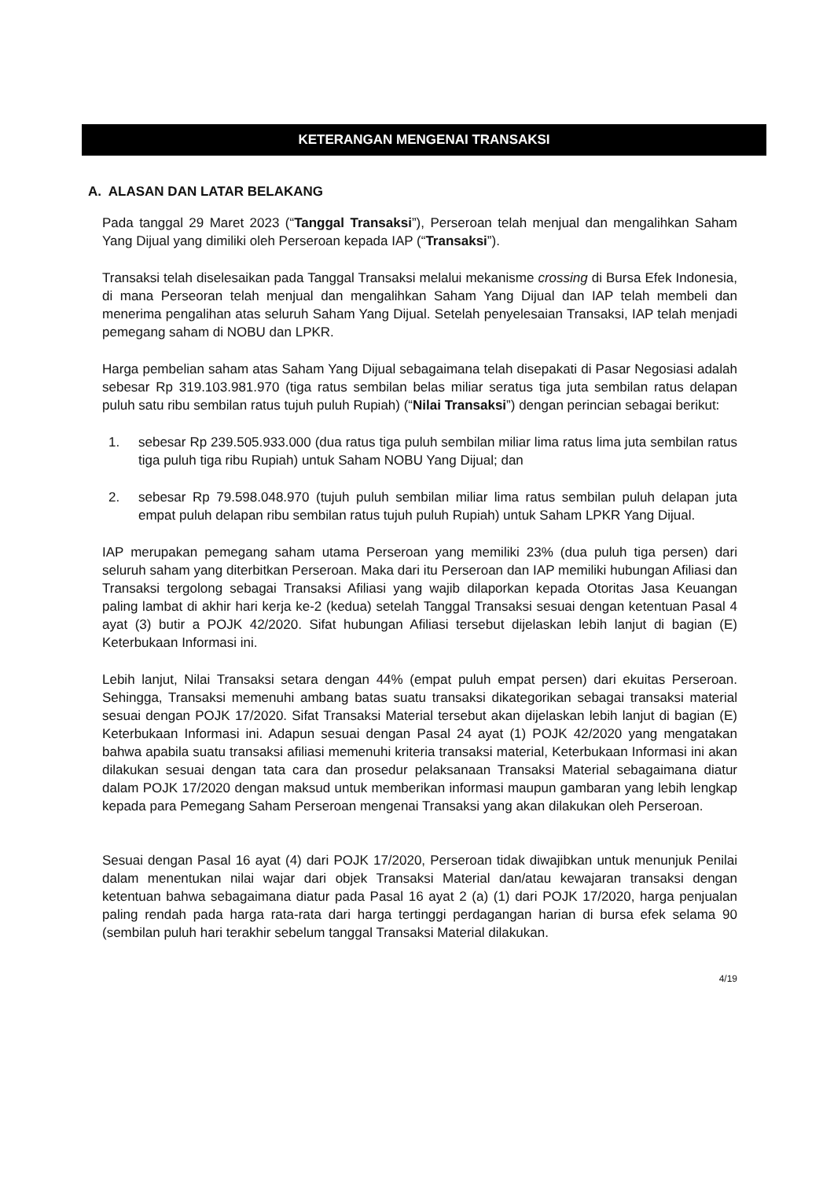KETERANGAN MENGENAI TRANSAKSI
A. ALASAN DAN LATAR BELAKANG
Pada tanggal 29 Maret 2023 (“Tanggal Transaksi”), Perseroan telah menjual dan mengalihkan Saham Yang Dijual yang dimiliki oleh Perseroan kepada IAP (“Transaksi”).
Transaksi telah diselesaikan pada Tanggal Transaksi melalui mekanisme crossing di Bursa Efek Indonesia, di mana Perseoran telah menjual dan mengalihkan Saham Yang Dijual dan IAP telah membeli dan menerima pengalihan atas seluruh Saham Yang Dijual. Setelah penyelesaian Transaksi, IAP telah menjadi pemegang saham di NOBU dan LPKR.
Harga pembelian saham atas Saham Yang Dijual sebagaimana telah disepakati di Pasar Negosiasi adalah sebesar Rp 319.103.981.970 (tiga ratus sembilan belas miliar seratus tiga juta sembilan ratus delapan puluh satu ribu sembilan ratus tujuh puluh Rupiah) (“Nilai Transaksi”) dengan perincian sebagai berikut:
1. sebesar Rp 239.505.933.000 (dua ratus tiga puluh sembilan miliar lima ratus lima juta sembilan ratus tiga puluh tiga ribu Rupiah) untuk Saham NOBU Yang Dijual; dan
2. sebesar Rp 79.598.048.970 (tujuh puluh sembilan miliar lima ratus sembilan puluh delapan juta empat puluh delapan ribu sembilan ratus tujuh puluh Rupiah) untuk Saham LPKR Yang Dijual.
IAP merupakan pemegang saham utama Perseroan yang memiliki 23% (dua puluh tiga persen) dari seluruh saham yang diterbitkan Perseroan. Maka dari itu Perseroan dan IAP memiliki hubungan Afiliasi dan Transaksi tergolong sebagai Transaksi Afiliasi yang wajib dilaporkan kepada Otoritas Jasa Keuangan paling lambat di akhir hari kerja ke-2 (kedua) setelah Tanggal Transaksi sesuai dengan ketentuan Pasal 4 ayat (3) butir a POJK 42/2020. Sifat hubungan Afiliasi tersebut dijelaskan lebih lanjut di bagian (E) Keterbukaan Informasi ini.
Lebih lanjut, Nilai Transaksi setara dengan 44% (empat puluh empat persen) dari ekuitas Perseroan. Sehingga, Transaksi memenuhi ambang batas suatu transaksi dikategorikan sebagai transaksi material sesuai dengan POJK 17/2020. Sifat Transaksi Material tersebut akan dijelaskan lebih lanjut di bagian (E) Keterbukaan Informasi ini. Adapun sesuai dengan Pasal 24 ayat (1) POJK 42/2020 yang mengatakan bahwa apabila suatu transaksi afiliasi memenuhi kriteria transaksi material, Keterbukaan Informasi ini akan dilakukan sesuai dengan tata cara dan prosedur pelaksanaan Transaksi Material sebagaimana diatur dalam POJK 17/2020 dengan maksud untuk memberikan informasi maupun gambaran yang lebih lengkap kepada para Pemegang Saham Perseroan mengenai Transaksi yang akan dilakukan oleh Perseroan.
Sesuai dengan Pasal 16 ayat (4) dari POJK 17/2020, Perseroan tidak diwajibkan untuk menunjuk Penilai dalam menentukan nilai wajar dari objek Transaksi Material dan/atau kewajaran transaksi dengan ketentuan bahwa sebagaimana diatur pada Pasal 16 ayat 2 (a) (1) dari POJK 17/2020, harga penjualan paling rendah pada harga rata-rata dari harga tertinggi perdagangan harian di bursa efek selama 90 (sembilan puluh hari terakhir sebelum tanggal Transaksi Material dilakukan.
4/19